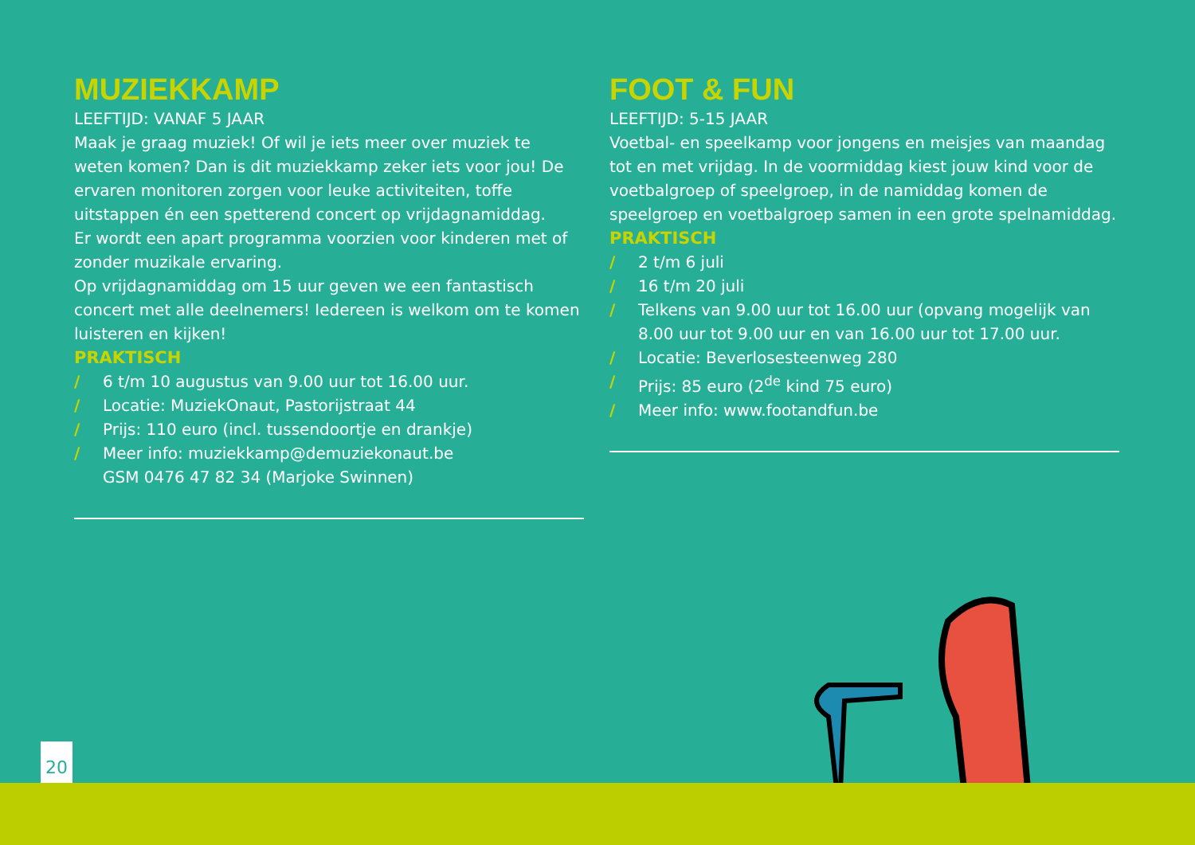MUZIEKKAMP
LEEFTIJD: VANAF 5 JAAR
Maak je graag muziek! Of wil je iets meer over muziek te weten komen? Dan is dit muziekkamp zeker iets voor jou! De ervaren monitoren zorgen voor leuke activiteiten, toffe uitstappen én een spetterend concert op vrijdagnamiddag.
Er wordt een apart programma voorzien voor kinderen met of zonder muzikale ervaring.
Op vrijdagnamiddag om 15 uur geven we een fantastisch concert met alle deelnemers! Iedereen is welkom om te komen luisteren en kijken!
PRAKTISCH
/ 6 t/m 10 augustus van 9.00 uur tot 16.00 uur.
/ Locatie: MuziekOnaut, Pastorijstraat 44
/ Prijs: 110 euro (incl. tussendoortje en drankje)
/ Meer info: muziekkamp@demuziekonaut.be
GSM 0476 47 82 34 (Marjoke Swinnen)
FOOT & FUN
LEEFTIJD: 5-15 JAAR
Voetbal- en speelkamp voor jongens en meisjes van maandag tot en met vrijdag. In de voormiddag kiest jouw kind voor de voetbalgroep of speelgroep, in de namiddag komen de speelgroep en voetbalgroep samen in een grote spelnamiddag.
PRAKTISCH
/ 2 t/m 6 juli
/ 16 t/m 20 juli
/ Telkens van 9.00 uur tot 16.00 uur (opvang mogelijk van 8.00 uur tot 9.00 uur en van 16.00 uur tot 17.00 uur.
/ Locatie: Beverlosesteenweg 280
/ Prijs: 85 euro (2<sup>de</sup> kind 75 euro)
/ Meer info: www.footandfun.be
20